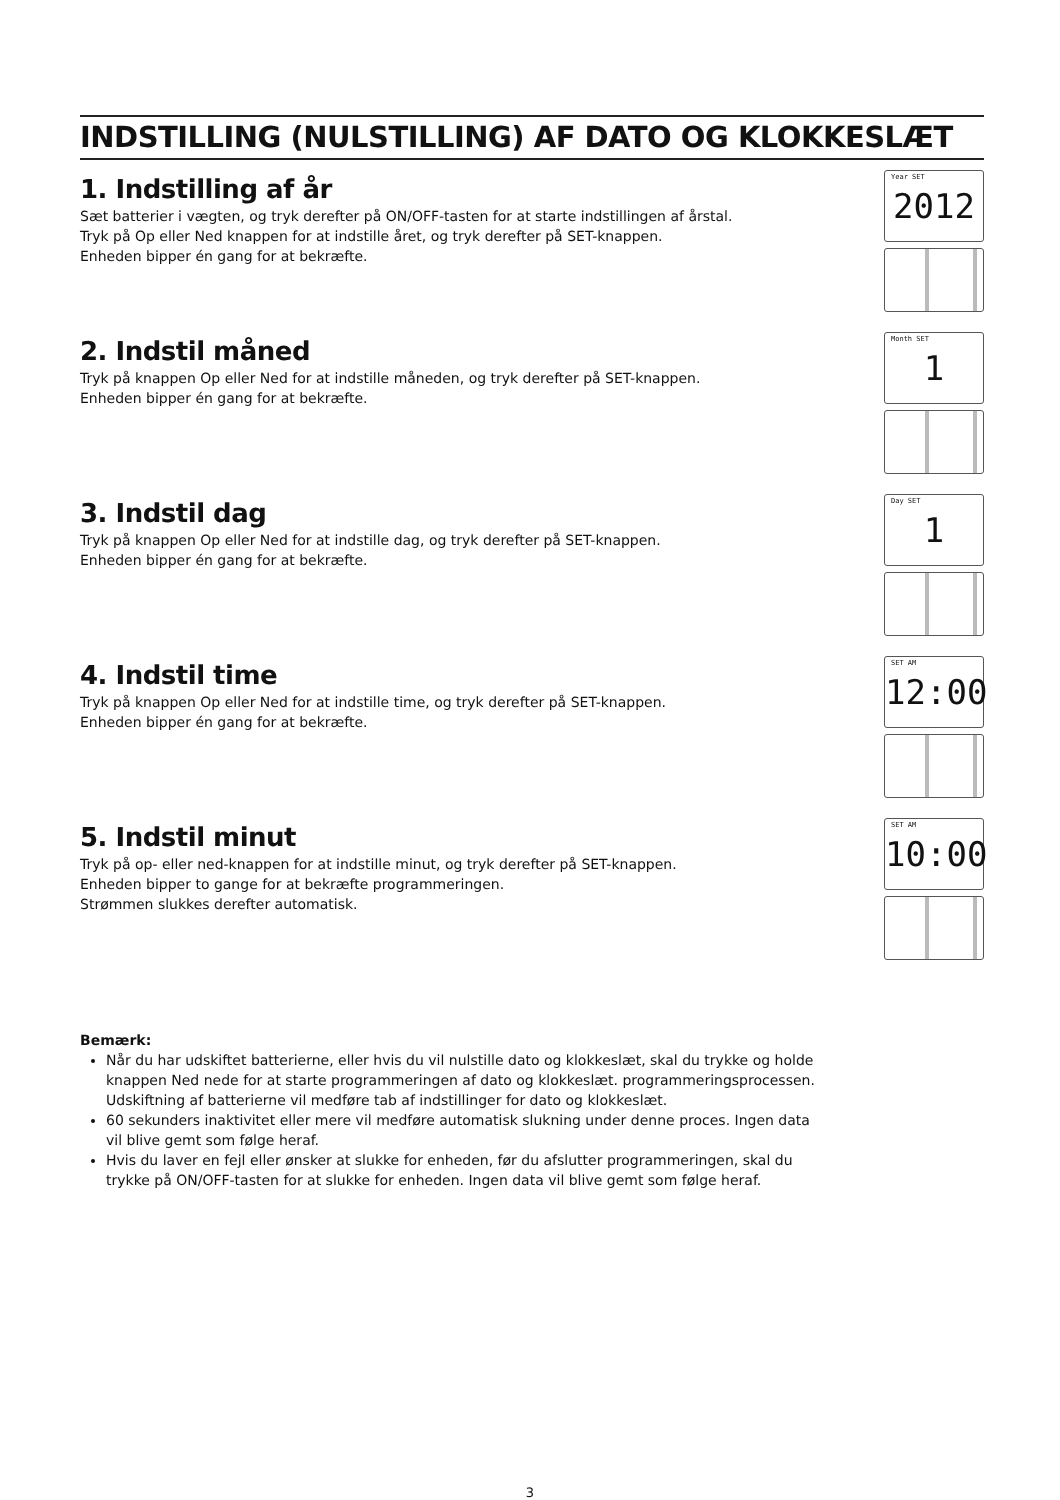INDSTILLING (NULSTILLING) AF DATO OG KLOKKESLÆT
1. Indstilling af år
Sæt batterier i vægten, og tryk derefter på ON/OFF-tasten for at starte indstillingen af årstal.
Tryk på Op eller Ned knappen for at indstille året, og tryk derefter på SET-knappen.
Enheden bipper én gang for at bekræfte.
Year SET 2012
2. Indstil måned
Tryk på knappen Op eller Ned for at indstille måneden, og tryk derefter på SET-knappen.
Enheden bipper én gang for at bekræfte.
Month SET 1
3. Indstil dag
Tryk på knappen Op eller Ned for at indstille dag, og tryk derefter på SET-knappen.
Enheden bipper én gang for at bekræfte.
Day SET 1
4. Indstil time
Tryk på knappen Op eller Ned for at indstille time, og tryk derefter på SET-knappen.
Enheden bipper én gang for at bekræfte.
SET AM 12:00
5. Indstil minut
Tryk på op- eller ned-knappen for at indstille minut, og tryk derefter på SET-knappen.
Enheden bipper to gange for at bekræfte programmeringen.
Strømmen slukkes derefter automatisk.
SET AM 10:00
Bemærk:
Når du har udskiftet batterierne, eller hvis du vil nulstille dato og klokkeslæt, skal du trykke og holde knappen Ned nede for at starte programmeringen af dato og klokkeslæt. programmeringsprocessen. Udskiftning af batterierne vil medføre tab af indstillinger for dato og klokkeslæt.
60 sekunders inaktivitet eller mere vil medføre automatisk slukning under denne proces. Ingen data vil blive gemt som følge heraf.
Hvis du laver en fejl eller ønsker at slukke for enheden, før du afslutter programmeringen, skal du trykke på ON/OFF-tasten for at slukke for enheden. Ingen data vil blive gemt som følge heraf.
3